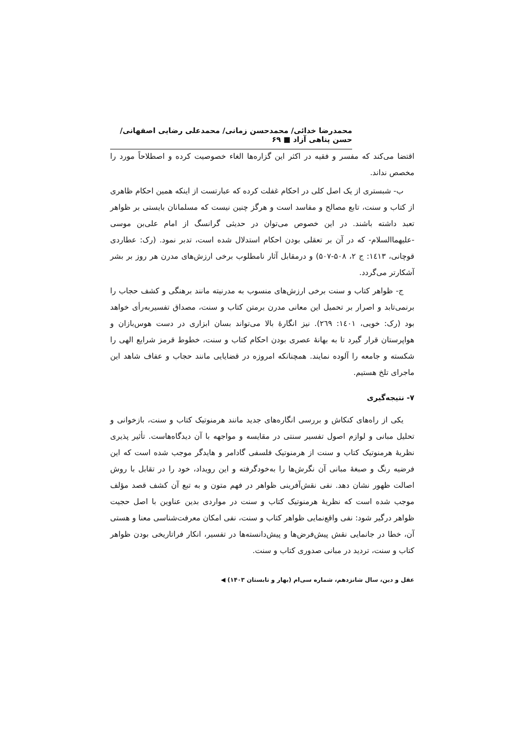محمدرضا خدائی/ محمدحسن زمانی/ محمدعلی رضایی اصفهانی/ حسن پناهی آزاد ■ ۶۹
اقتضا می‌کند که مفسر و فقیه در اکثر این گزاره‌ها الغاء خصوصیت کرده و اصطلاحاً مورد را مخصص نداند.
ب- شبستری از یک اصل کلی در احکام غفلت کرده که عبارتست از اینکه همین احکام ظاهری از کتاب و سنت، تابع مصالح و مفاسد است و هرگز چنین نیست که مسلمانان بایستی بر ظواهر تعبد داشته باشند. در این خصوص می‌توان در حدیثی گرانسگ از امام علی‌بن موسی -علیهماالسلام- که در آن بر تعقلی بودن احکام استدلال شده است، تدبر نمود. (رک: عطاردی قوچانی، ۱٤۱۳: ج ۲، ۵۰۸-۵۰۷) و درمقابل آثار نامطلوب برخی ارزش‌های مدرن هر روز بر بشر آشکارتر می‌گردد.
ج- ظواهر کتاب و سنت برخی ارزش‌های منسوب به مدرنیته مانند برهنگی و کشف حجاب را برنمی‌تابد و اصرار بر تحمیل این معانی مدرن برمتن کتاب و سنت، مصداق تفسیربه‌رأی خواهد بود (رک: خویی، ۱٤۰۱: ۲٦۹). نیز انگارهٔ بالا می‌تواند بسان ابزاری در دست هوس‌بازان و هواپرستان قرار گیرد تا به بهانهٔ عصری بودن احکام کتاب و سنت، خطوط قرمز شرایع الهی را شکسته و جامعه را آلوده نمایند. همچنانکه امروزه در قضایایی مانند حجاب و عفاف شاهد این ماجرای تلخ هستیم.
۷- نتیجه‌گیری
یکی از راه‌های کنکاش و بررسی انگاره‌های جدید مانند هرمنوتیک کتاب و سنت، بازخوانی و تحلیل مبانی و لوازم اصول تفسیر سنتی در مقایسه و مواجهه با آن دیدگاه‌هاست. تأثیر پذیری نظریهٔ هرمنوتیک کتاب و سنت از هرمنوتیک فلسفی گادامر و هایدگر موجب شده است که این فرضیه رنگ و صبغهٔ مبانی آن نگرش‌ها را به‌خودگرفته و این رویداد، خود را در تقابل با روش اصالت ظهور نشان دهد. نفی نقش‌آفرینی ظواهر در فهم متون و به تبع آن کشف قصد مؤلف موجب شده است که نظریهٔ هرمنوتیک کتاب و سنت در مواردی بدین عناوین با اصل حجیت ظواهر درگیر شود: نفی واقع‌نمایی ظواهر کتاب و سنت، نفی امکان معرفت‌شناسی معنا و هستی آن، خطا در جانمایی نقش پیش‌فرض‌ها و پیش‌دانسته‌ها در تفسیر، انکار فراتاریخی بودن ظواهر کتاب و سنت، تردید در مبانی صدوری کتاب و سنت.
عقل و دین، سال شانزدهم، شماره سی‌ام (بهار و تابستان ۱۴۰۳) ◀